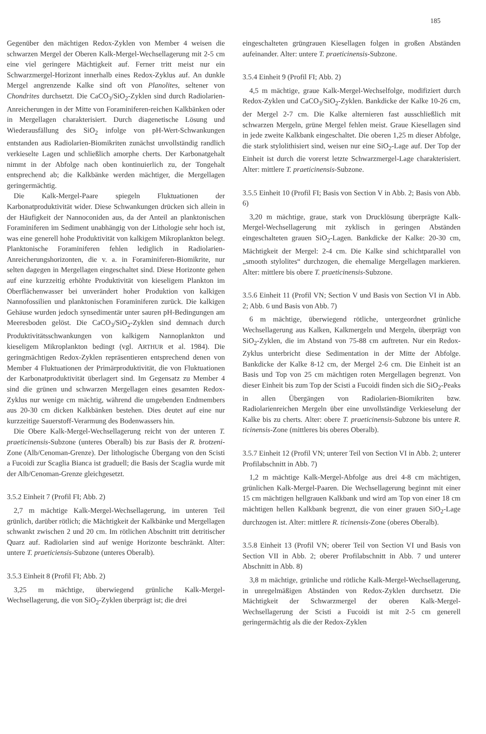185
Gegenüber den mächtigen Redox-Zyklen von Member 4 weisen die schwarzen Mergel der Oberen Kalk-Mergel-Wechsellagerung mit 2-5 cm eine viel geringere Mächtigkeit auf. Ferner tritt meist nur ein Schwarzmergel-Horizont innerhalb eines Redox-Zyklus auf. An dunkle Mergel angrenzende Kalke sind oft von Planolites, seltener von Chondrites durchsetzt. Die CaCO<sub>3</sub>/SiO<sub>2</sub>-Zyklen sind durch Radiolarien-Anreicherungen in der Mitte von Foraminiferen-reichen Kalkbänken oder in Mergellagen charakterisiert. Durch diagenetische Lösung und Wiederausfällung des SiO<sub>2</sub> infolge von pH-Wert-Schwankungen entstanden aus Radiolarien-Biomikriten zunächst unvollständig randlich verkieselte Lagen und schließlich amorphe cherts. Der Karbonatgehalt nimmt in der Abfolge nach oben kontinuierlich zu, der Tongehalt entsprechend ab; die Kalkbänke werden mächtiger, die Mergellagen geringermächtig.
Die Kalk-Mergel-Paare spiegeln Fluktuationen der Karbonatproduktivität wider. Diese Schwankungen drücken sich allein in der Häufigkeit der Nannoconiden aus, da der Anteil an planktonischen Foraminiferen im Sediment unabhängig von der Lithologie sehr hoch ist, was eine generell hohe Produktivität von kalkigem Mikroplankton belegt. Planktonische Foraminiferen fehlen lediglich in Radiolarien-Anreicherungshorizonten, die v. a. in Foraminiferen-Biomikrite, nur selten dagegen in Mergellagen eingeschaltet sind. Diese Horizonte gehen auf eine kurzzeitig erhöhte Produktivität von kieseligem Plankton im Oberflächenwasser bei unverändert hoher Produktion von kalkigen Nannofossilien und planktonischen Foraminiferen zurück. Die kalkigen Gehäuse wurden jedoch synsedimentär unter sauren pH-Bedingungen am Meeresboden gelöst. Die CaCO<sub>3</sub>/SiO<sub>2</sub>-Zyklen sind demnach durch Produktivitätsschwankungen von kalkigem Nannoplankton und kieseligem Mikroplankton bedingt (vgl. ARTHUR et al. 1984). Die geringmächtigen Redox-Zyklen repräsentieren entsprechend denen von Member 4 Fluktuationen der Primärproduktivität, die von Fluktuationen der Karbonatproduktivität überlagert sind. Im Gegensatz zu Member 4 sind die grünen und schwarzen Mergellagen eines gesamten Redox-Zyklus nur wenige cm mächtig, während die umgebenden Endmembers aus 20-30 cm dicken Kalkbänken bestehen. Dies deutet auf eine nur kurzzeitige Sauerstoff-Verarmung des Bodenwassers hin.
Die Obere Kalk-Mergel-Wechsellagerung reicht von der unteren T. praeticinensis-Subzone (unteres Oberalb) bis zur Basis der R. brotzeni-Zone (Alb/Cenoman-Grenze). Der lithologische Übergang von den Scisti a Fucoidi zur Scaglia Bianca ist graduell; die Basis der Scaglia wurde mit der Alb/Cenoman-Grenze gleichgesetzt.
3.5.2 Einheit 7 (Profil FI; Abb. 2)
2,7 m mächtige Kalk-Mergel-Wechsellagerung, im unteren Teil grünlich, darüber rötlich; die Mächtigkeit der Kalkbänke und Mergellagen schwankt zwischen 2 und 20 cm. Im rötlichen Abschnitt tritt detritischer Quarz auf. Radiolarien sind auf wenige Horizonte beschränkt. Alter: untere T. praeticiensis-Subzone (unteres Oberalb).
3.5.3 Einheit 8 (Profil FI; Abb. 2)
3,25 m mächtige, überwiegend grünliche Kalk-Mergel-Wechsellagerung, die von SiO<sub>2</sub>-Zyklen überprägt ist; die drei
eingeschalteten grüngrauen Kiesellagen folgen in großen Abständen aufeinander. Alter: untere T. praeticinensis-Subzone.
3.5.4 Einheit 9 (Profil FI; Abb. 2)
4,5 m mächtige, graue Kalk-Mergel-Wechselfolge, modifiziert durch Redox-Zyklen und CaCO<sub>3</sub>/SiO<sub>2</sub>-Zyklen. Bankdicke der Kalke 10-26 cm, der Mergel 2-7 cm. Die Kalke alternieren fast ausschließlich mit schwarzen Mergeln, grüne Mergel fehlen meist. Graue Kiesellagen sind in jede zweite Kalkbank eingeschaltet. Die oberen 1,25 m dieser Abfolge, die stark stylolithisiert sind, weisen nur eine SiO<sub>2</sub>-Lage auf. Der Top der Einheit ist durch die vorerst letzte Schwarzmergel-Lage charakterisiert. Alter: mittlere T. praeticinensis-Subzone.
3.5.5 Einheit 10 (Profil FI; Basis von Section V in Abb. 2; Basis von Abb. 6)
3,20 m mächtige, graue, stark von Drucklösung überprägte Kalk-Mergel-Wechsellagerung mit zyklisch in geringen Abständen eingeschalteten grauen SiO<sub>2</sub>-Lagen. Bankdicke der Kalke: 20-30 cm, Mächtigkeit der Mergel: 2-4 cm. Die Kalke sind schichtparallel von „smooth stylolites“ durchzogen, die ehemalige Mergellagen markieren. Alter: mittlere bis obere T. praeticinensis-Subzone.
3.5.6 Einheit 11 (Profil VN; Section V und Basis von Section VI in Abb. 2; Abb. 6 und Basis von Abb. 7)
6 m mächtige, überwiegend rötliche, untergeordnet grünliche Wechsellagerung aus Kalken, Kalkmergeln und Mergeln, überprägt von SiO<sub>2</sub>-Zyklen, die im Abstand von 75-88 cm auftreten. Nur ein Redox-Zyklus unterbricht diese Sedimentation in der Mitte der Abfolge. Bankdicke der Kalke 8-12 cm, der Mergel 2-6 cm. Die Einheit ist an Basis und Top von 25 cm mächtigen roten Mergellagen begrenzt. Von dieser Einheit bis zum Top der Scisti a Fucoidi finden sich die SiO<sub>2</sub>-Peaks in allen Übergängen von Radiolarien-Biomikriten bzw. Radiolarienreichen Mergeln über eine unvollständige Verkieselung der Kalke bis zu cherts. Alter: obere T. praeticinensis-Subzone bis untere R. ticinensis-Zone (mittleres bis oberes Oberalb).
3.5.7 Einheit 12 (Profil VN; unterer Teil von Section VI in Abb. 2; unterer Profilabschnitt in Abb. 7)
1,2 m mächtige Kalk-Mergel-Abfolge aus drei 4-8 cm mächtigen, grünlichen Kalk-Mergel-Paaren. Die Wechsellagerung beginnt mit einer 15 cm mächtigen hellgrauen Kalkbank und wird am Top von einer 18 cm mächtigen hellen Kalkbank begrenzt, die von einer grauen SiO<sub>2</sub>-Lage durchzogen ist. Alter: mittlere R. ticinensis-Zone (oberes Oberalb).
3.5.8 Einheit 13 (Profil VN; oberer Teil von Section VI und Basis von Section VII in Abb. 2; oberer Profilabschnitt in Abb. 7 und unterer Abschnitt in Abb. 8)
3,8 m mächtige, grünliche und rötliche Kalk-Mergel-Wechsellagerung, in unregelmäßigen Abständen von Redox-Zyklen durchsetzt. Die Mächtigkeit der Schwarzmergel der oberen Kalk-Mergel-Wechsellagerung der Scisti a Fucoidi ist mit 2-5 cm generell geringermächtig als die der Redox-Zyklen